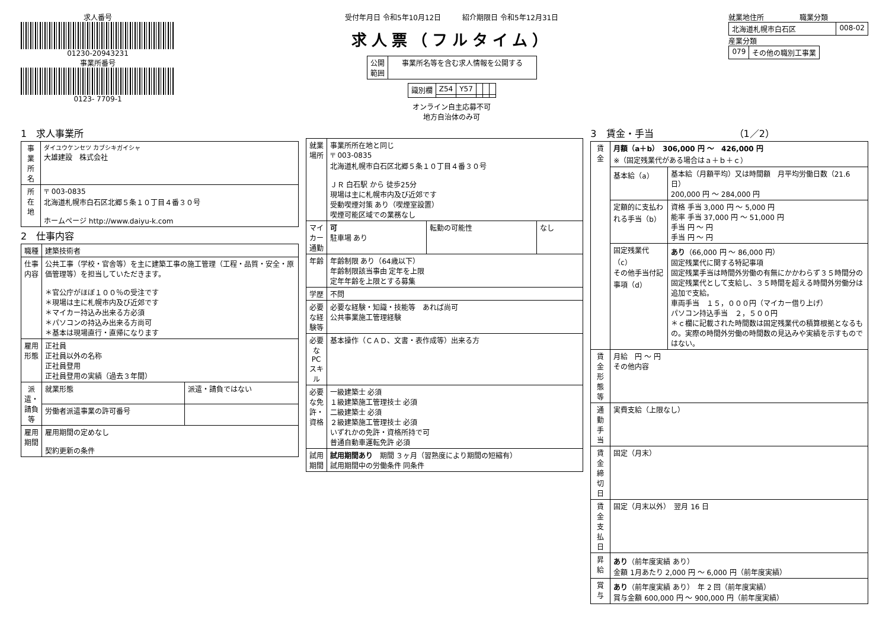求人番号
01230-20943231
事業所番号
0123- 7709-1
受付年月日 令和5年10月12日　　　紹介期限日 令和5年12月31日
求人票（フルタイム）
| 公開 範囲 | 事業所名等を含む求人情報を公開する |
| 識別欄 | Z54 | Y57 | | | |
オンライン自主応募不可
地方自治体のみ可
就業地住所　　　　　職業分類
| 北海道札幌市白石区 | 008-02 |
産業分類
| 079 | その他の職別工事業 |
1　求人事業所
| 事業所名 | ダイユウケンセツ カブシキガイシャ 大雄建設 株式会社 |
| 所在地 | 〒 003-0835 北海道札幌市白石区北郷５条１０丁目４番３０号 ホームページ http://www.daiyu-k.com |
2　仕事内容
| 職種 | 建築技術者 | |
| 仕事内容 | 公共工事（学校・官舎等）を主に建築工事の施工管理（工程・品質・安全・原価管理等）を担当していただきます。 ＊官公庁がほぼ１００％の受注です ＊現場は主に札幌市内及び近郊です ＊マイカー持込み出来る方必須 ＊パソコンの持込み出来る方尚可 ＊基本は現場直行・直帰になります | |
| 雇用形態 | 正社員 正社員以外の名称 正社員登用 正社員登用の実績（過去３年間） | |
| 派遣・請負等 | 就業形態 | 派遣・請負ではない |
| | 労働者派遣事業の許可番号 | |
| 雇用期間 | 雇用期間の定めなし 契約更新の条件 | |
| 就業場所 | 事業所所在地と同じ 〒 003-0835 北海道札幌市白石区北郷５条１０丁目４番３０号 ＪＲ 白石駅 から 徒歩25分 現場は主に札幌市内及び近郊です 受動喫煙対策 あり（喫煙室設置） 喫煙可能区域での業務なし | | |
| マイカー通勤 | 可 駐車場 あり | 転勤の可能性 | なし |
| 年齢 | 年齢制限 あり（64歳以下） 年齢制限該当事由 定年を上限 定年年齢を上限とする募集 | | |
| 学歴 | 不問 | | |
| 必要な経験等 | 必要な経験・知識・技能等 あれば尚可 公共事業施工管理経験 | | |
| 必要なPCスキル | 基本操作（ＣＡＤ、文書・表作成等）出来る方 | | |
| 必要な免許・資格 | 一級建築士 必須 １級建築施工管理技士 必須 二級建築士 必須 ２級建築施工管理技士 必須 いずれかの免許・資格所持で可 普通自動車運転免許 必須 | | |
| 試用期間 | 試用期間あり 期間 ３ヶ月（習熟度により期間の短縮有） 試用期間中の労働条件 同条件 | | |
3　賃金・手当　　　　　　　　　（1／2）
| 賃金 | 月額（a＋b） 306,000 円 〜 426,000 円 ※（固定残業代がある場合はａ＋ｂ＋ｃ） | |
| | 基本給（a） | 基本給（月額平均）又は時間額 月平均労働日数（21.6 日） 200,000 円 〜 284,000 円 |
| | 定額的に支払われる手当（b） | 資格 手当 3,000 円 〜 5,000 円 能率 手当 37,000 円 〜 51,000 円 手当 円 〜 円 手当 円 〜 円 |
| | 固定残業代（c） その他手当付記事項（d） | あり （66,000 円 〜 86,000 円） 固定残業代に関する特記事項 固定残業手当は時間外労働の有無にかかわらず３５時間分の固定残業代として支給し、３５時間を超える時間外労働分は追加で支給。 車両手当 １５，０００円（マイカー借り上げ） パソコン持込手当 ２，５００円 ＊ｃ欄に記載された時間数は固定残業代の積算根拠となるもの。実際の時間外労働の時間数の見込みや実績を示すものではない。 |
| 賃金形態等 | 月給 円 〜 円 その他内容 | |
| 通勤手当 | 実費支給（上限なし） | |
| 賃金締切日 | 固定（月末） | |
| 賃金支払日 | 固定（月末以外） 翌月 16 日 | |
| 昇給 | あり （前年度実績 あり） 金額 1月あたり 2,000 円 〜 6,000 円（前年度実績） | |
| 賞与 | あり （前年度実績 あり） 年 2 回（前年度実績） 賞与金額 600,000 円 〜 900,000 円（前年度実績） | |